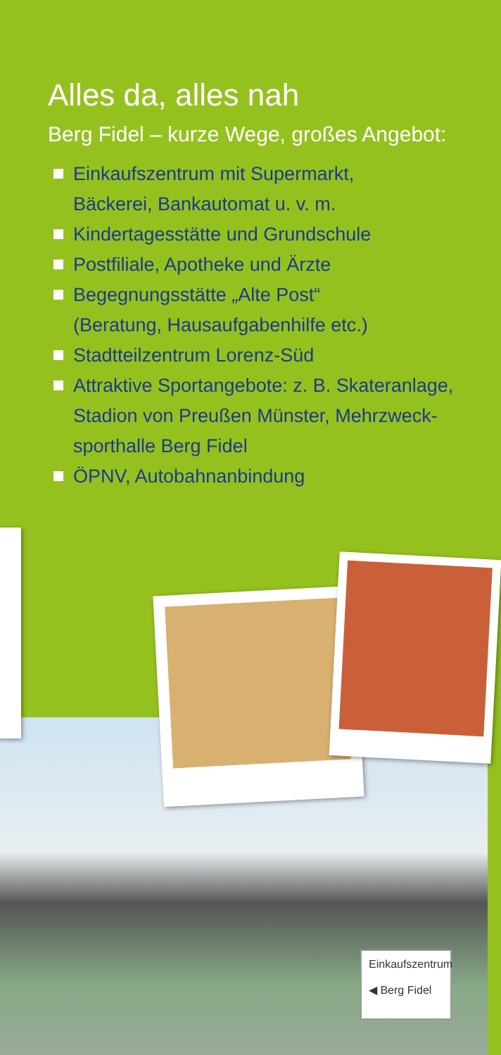Alles da, alles nah
Berg Fidel – kurze Wege, großes Angebot:
Einkaufszentrum mit Supermarkt,
Bäckerei, Bankautomat u. v. m.
Kindertagesstätte und Grundschule
Postfiliale, Apotheke und Ärzte
Begegnungsstätte „Alte Post“
(Beratung, Hausaufgabenhilfe etc.)
Stadtteilzentrum Lorenz-Süd
Attraktive Sportangebote: z. B. Skateranlage,
Stadion von Preußen Münster, Mehrzweck-
sporthalle Berg Fidel
ÖPNV, Autobahnanbindung
Einkaufszentrum
◀ Berg Fidel